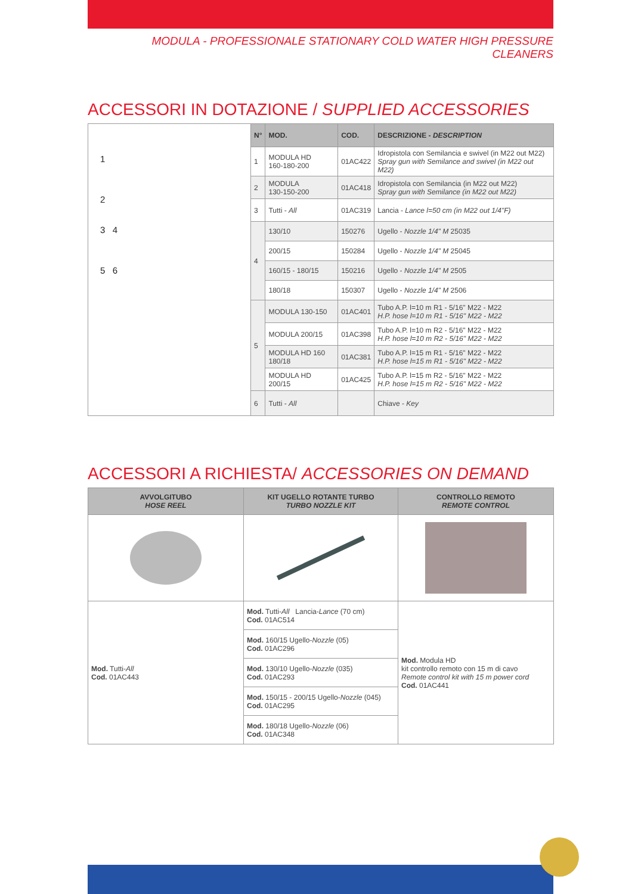MODULA - PROFESSIONALE STATIONARY COLD WATER HIGH PRESSURE CLEANERS
ACCESSORI IN DOTAZIONE / SUPPLIED ACCESSORIES
| 1 2 3 4 5 6 | N° | MOD. | COD. | DESCRIZIONE - DESCRIPTION |
| | 1 | MODULA HD 160-180-200 | 01AC422 | Idropistola con Semilancia e swivel (in M22 out M22) Spray gun with Semilance and swivel (in M22 out M22) |
| | 2 | MODULA 130-150-200 | 01AC418 | Idropistola con Semilancia (in M22 out M22) Spray gun with Semilance (in M22 out M22) |
| | 3 | Tutti - All | 01AC319 | Lancia - Lance l=50 cm (in M22 out 1/4"F) |
| | 4 | 130/10 | 150276 | Ugello - Nozzle 1/4" M 25035 |
| | | 200/15 | 150284 | Ugello - Nozzle 1/4" M 25045 |
| | | 160/15 - 180/15 | 150216 | Ugello - Nozzle 1/4" M 2505 |
| | | 180/18 | 150307 | Ugello - Nozzle 1/4" M 2506 |
| | 5 | MODULA 130-150 | 01AC401 | Tubo A.P. l=10 m R1 - 5/16" M22 - M22 H.P. hose l=10 m R1 - 5/16" M22 - M22 |
| | | MODULA 200/15 | 01AC398 | Tubo A.P. l=10 m R2 - 5/16" M22 - M22 H.P. hose l=10 m R2 - 5/16" M22 - M22 |
| | | MODULA HD 160 180/18 | 01AC381 | Tubo A.P. l=15 m R1 - 5/16" M22 - M22 H.P. hose l=15 m R1 - 5/16" M22 - M22 |
| | | MODULA HD 200/15 | 01AC425 | Tubo A.P. l=15 m R2 - 5/16" M22 - M22 H.P. hose l=15 m R2 - 5/16" M22 - M22 |
| | 6 | Tutti - All | | Chiave - Key |
ACCESSORI A RICHIESTA/ ACCESSORIES ON DEMAND
| AVVOLGITUBO HOSE REEL | KIT UGELLO ROTANTE TURBO TURBO NOZZLE KIT | CONTROLLO REMOTO REMOTE CONTROL |
| --- | --- | --- |
| Mod. Tutti- All Cod. 01AC443 | Mod. Tutti- All Lancia- Lance (70 cm) Cod. 01AC514 | Mod. Modula HD kit controllo remoto con 15 m di cavo Remote control kit with 15 m power cord Cod. 01AC441 |
| | Mod. 160/15 Ugello- Nozzle (05) Cod. 01AC296 | |
| | Mod. 130/10 Ugello- Nozzle (035) Cod. 01AC293 | |
| | Mod. 150/15 - 200/15 Ugello- Nozzle (045) Cod. 01AC295 | |
| | Mod. 180/18 Ugello- Nozzle (06) Cod. 01AC348 | |